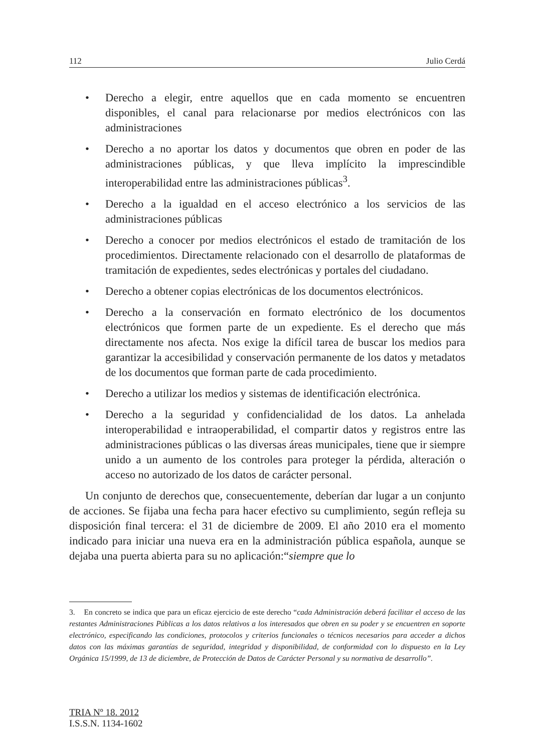112 Julio Cerdá
• Derecho a elegir, entre aquellos que en cada momento se encuentren disponibles, el canal para relacionarse por medios electrónicos con las administraciones
• Derecho a no aportar los datos y documentos que obren en poder de las administraciones públicas, y que lleva implícito la imprescindible interoperabilidad entre las administraciones públicas<sup>3</sup>.
• Derecho a la igualdad en el acceso electrónico a los servicios de las administraciones públicas
• Derecho a conocer por medios electrónicos el estado de tramitación de los procedimientos. Directamente relacionado con el desarrollo de plataformas de tramitación de expedientes, sedes electrónicas y portales del ciudadano.
• Derecho a obtener copias electrónicas de los documentos electrónicos.
• Derecho a la conservación en formato electrónico de los documentos electrónicos que formen parte de un expediente. Es el derecho que más directamente nos afecta. Nos exige la difícil tarea de buscar los medios para garantizar la accesibilidad y conservación permanente de los datos y metadatos de los documentos que forman parte de cada procedimiento.
• Derecho a utilizar los medios y sistemas de identificación electrónica.
• Derecho a la seguridad y confidencialidad de los datos. La anhelada interoperabilidad e intraoperabilidad, el compartir datos y registros entre las administraciones públicas o las diversas áreas municipales, tiene que ir siempre unido a un aumento de los controles para proteger la pérdida, alteración o acceso no autorizado de los datos de carácter personal.
Un conjunto de derechos que, consecuentemente, deberían dar lugar a un conjunto de acciones. Se fijaba una fecha para hacer efectivo su cumplimiento, según refleja su disposición final tercera: el 31 de diciembre de 2009. El año 2010 era el momento indicado para iniciar una nueva era en la administración pública española, aunque se dejaba una puerta abierta para su no aplicación:“siempre que lo
3. En concreto se indica que para un eficaz ejercicio de este derecho “cada Administración deberá facilitar el acceso de las restantes Administraciones Públicas a los datos relativos a los interesados que obren en su poder y se encuentren en soporte electrónico, especificando las condiciones, protocolos y criterios funcionales o técnicos necesarios para acceder a dichos datos con las máximas garantías de seguridad, integridad y disponibilidad, de conformidad con lo dispuesto en la Ley Orgánica 15/1999, de 13 de diciembre, de Protección de Datos de Carácter Personal y su normativa de desarrollo”.
TRIA Nº 18. 2012
I.S.S.N. 1134-1602